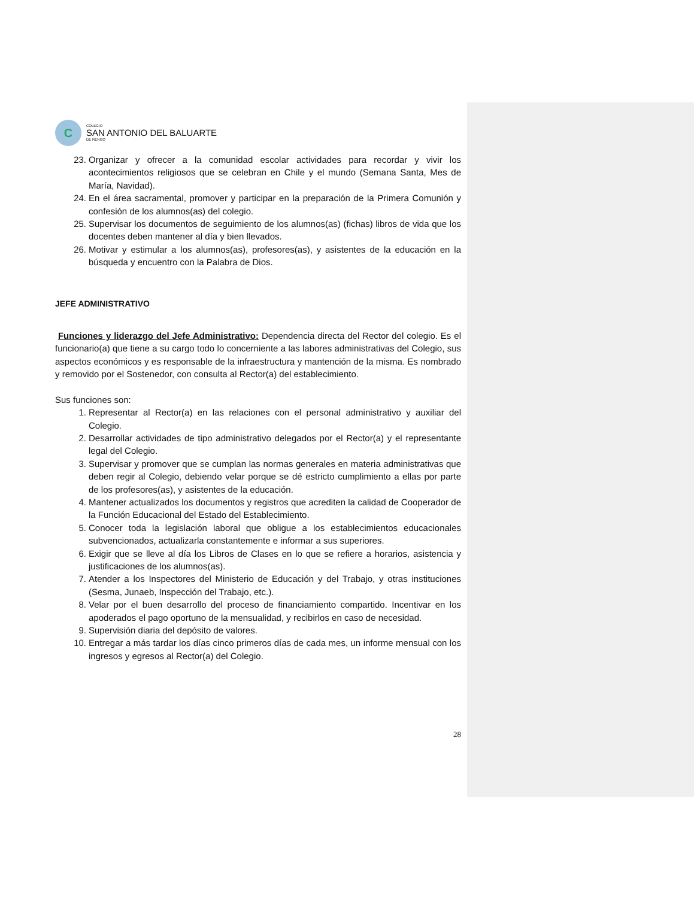C
COLEGIO
SAN ANTONIO DEL BALUARTE
DE RENGO
23. Organizar y ofrecer a la comunidad escolar actividades para recordar y vivir los acontecimientos religiosos que se celebran en Chile y el mundo (Semana Santa, Mes de María, Navidad).
24. En el área sacramental, promover y participar en la preparación de la Primera Comunión y confesión de los alumnos(as) del colegio.
25. Supervisar los documentos de seguimiento de los alumnos(as) (fichas) libros de vida que los docentes deben mantener al día y bien llevados.
26. Motivar y estimular a los alumnos(as), profesores(as), y asistentes de la educación en la búsqueda y encuentro con la Palabra de Dios.
JEFE ADMINISTRATIVO
Funciones y liderazgo del Jefe Administrativo: Dependencia directa del Rector del colegio. Es el funcionario(a) que tiene a su cargo todo lo concerniente a las labores administrativas del Colegio, sus aspectos económicos y es responsable de la infraestructura y mantención de la misma. Es nombrado y removido por el Sostenedor, con consulta al Rector(a) del establecimiento.
Sus funciones son:
1. Representar al Rector(a) en las relaciones con el personal administrativo y auxiliar del Colegio.
2. Desarrollar actividades de tipo administrativo delegados por el Rector(a) y el representante legal del Colegio.
3. Supervisar y promover que se cumplan las normas generales en materia administrativas que deben regir al Colegio, debiendo velar porque se dé estricto cumplimiento a ellas por parte de los profesores(as), y asistentes de la educación.
4. Mantener actualizados los documentos y registros que acrediten la calidad de Cooperador de la Función Educacional del Estado del Establecimiento.
5. Conocer toda la legislación laboral que obligue a los establecimientos educacionales subvencionados, actualizarla constantemente e informar a sus superiores.
6. Exigir que se lleve al día los Libros de Clases en lo que se refiere a horarios, asistencia y justificaciones de los alumnos(as).
7. Atender a los Inspectores del Ministerio de Educación y del Trabajo, y otras instituciones (Sesma, Junaeb, Inspección del Trabajo, etc.).
8. Velar por el buen desarrollo del proceso de financiamiento compartido. Incentivar en los apoderados el pago oportuno de la mensualidad, y recibirlos en caso de necesidad.
9. Supervisión diaria del depósito de valores.
10. Entregar a más tardar los días cinco primeros días de cada mes, un informe mensual con los ingresos y egresos al Rector(a) del Colegio.
28